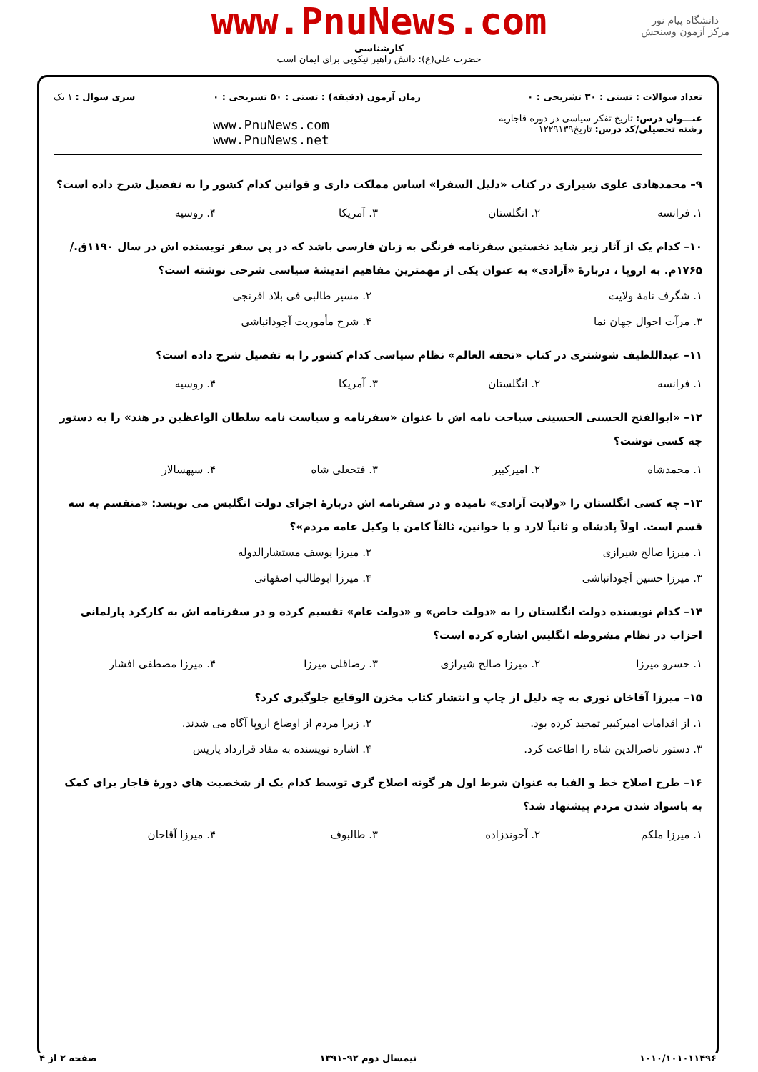دانشگاه پیام نور
مرکز آزمون وسنجش
www.PnuNews.com
کارشناسی
حضرت علی(ع): دانش راهبر نیکویی برای ایمان است
تعداد سوالات : تستی : ۳۰ تشریحی : ۰
عنـــوان درس: تاریخ تفکر سیاسی در دوره قاجاریه
رشته تحصیلی/کد درس: تاریخ۱۲۲۹۱۳۹
زمان آزمون (دقیقه) : تستی : ۵۰ تشریحی : ۰
www.PnuNews.com
www.PnuNews.net
سری سوال : ۱ یک
۹– محمدهادی علوی شیرازی در کتاب «دلیل السفرا» اساس مملکت داری و قوانین کدام کشور را به تفصیل شرح داده است؟
۱. فرانسه ۲. انگلستان ۳. آمریکا ۴. روسیه
۱۰– کدام یک از آثار زیر شاید نخستین سفرنامه فرنگی به زبان فارسی باشد که در پی سفر نویسنده اش در سال ۱۱۹۰ق./۱۷۶۵م. به اروپا ، دربارهٔ «آزادی» به عنوان یکی از مهمترین مفاهیم اندیشهٔ سیاسی شرحی نوشته است؟
۱. شگرف نامهٔ ولایت ۲. مسیر طالبی فی بلاد افرنجی ۳. مرآت احوال جهان نما ۴. شرح مأموریت آجودانباشی
۱۱– عبداللطیف شوشتری در کتاب «تحفه العالم» نظام سیاسی کدام کشور را به تفصیل شرح داده است؟
۱. فرانسه ۲. انگلستان ۳. آمریکا ۴. روسیه
۱۲– «ابوالفتح الحسنی الحسینی سیاحت نامه اش با عنوان «سفرنامه و سیاست نامه سلطان الواعظین در هند» را به دستور چه کسی نوشت؟
۱. محمدشاه ۲. امیرکبیر ۳. فتحعلی شاه ۴. سپهسالار
۱۳– چه کسی انگلستان را «ولایت آزادی» نامیده و در سفرنامه اش دربارهٔ اجزای دولت انگلیس می نویسد: «منقسم به سه قسم است. اولاً پادشاه و ثانیاً لارد و یا خوانین، ثالثاً کامن یا وکیل عامه مردم»؟
۱. میرزا صالح شیرازی ۲. میرزا یوسف مستشارالدوله ۳. میرزا حسین آجودانباشی ۴. میرزا ابوطالب اصفهانی
۱۴– کدام نویسنده دولت انگلستان را به «دولت خاص» و «دولت عام» تقسیم کرده و در سفرنامه اش به کارکرد پارلمانی احزاب در نظام مشروطه انگلیس اشاره کرده است؟
۱. خسرو میرزا ۲. میرزا صالح شیرازی ۳. رضاقلی میرزا ۴. میرزا مصطفی افشار
۱۵– میرزا آقاخان نوری به چه دلیل از چاپ و انتشار کتاب مخزن الوقایع جلوگیری کرد؟
۱. از اقدامات امیرکبیر تمجید کرده بود. ۲. زیرا مردم از اوضاع اروپا آگاه می شدند. ۳. دستور ناصرالدین شاه را اطاعت کرد. ۴. اشاره نویسنده به مفاد قرارداد پاریس
۱۶– طرح اصلاح خط و الفبا به عنوان شرط اول هر گونه اصلاح گری توسط کدام یک از شخصیت های دورهٔ قاجار برای کمک به باسواد شدن مردم پیشنهاد شد؟
۱. میرزا ملکم ۲. آخوندزاده ۳. طالبوف ۴. میرزا آقاخان
۱۰۱۰/۱۰۱۰۱۱۴۹۶ نیمسال دوم ۹۲–۱۳۹۱ صفحه ۲ از ۴